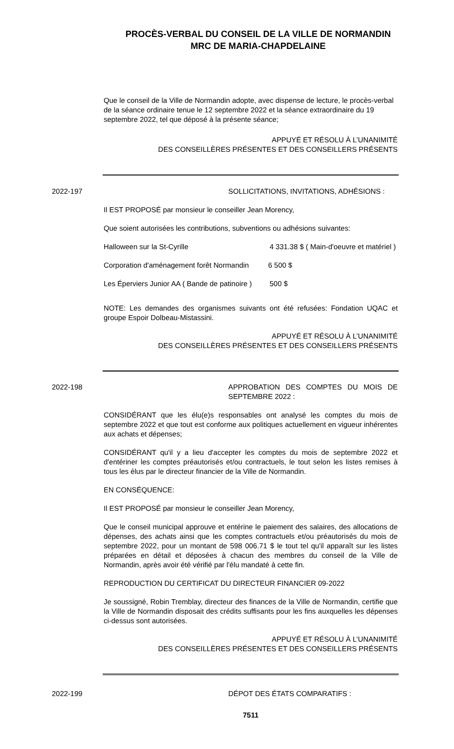PROCÈS-VERBAL DU CONSEIL DE LA VILLE DE NORMANDIN
MRC DE MARIA-CHAPDELAINE
Que le conseil de la Ville de Normandin adopte, avec dispense de lecture, le procès-verbal de la séance ordinaire tenue le 12 septembre 2022 et la séance extraordinaire du 19 septembre 2022, tel que déposé à la présente séance;
APPUYÉ ET RÉSOLU À L’UNANIMITÉ
DES CONSEILLÈRES PRÉSENTES ET DES CONSEILLERS PRÉSENTS
2022-197 SOLLICITATIONS, INVITATIONS, ADHÉSIONS :
Il EST PROPOSÉ par monsieur le conseiller Jean Morency,
Que soient autorisées les contributions, subventions ou adhésions suivantes:
Halloween sur la St-Cyrille 4 331.38 $ ( Main-d'oeuvre et matériel )
Corporation d'aménagement forêt Normandin 6 500 $
Les Éperviers Junior AA ( Bande de patinoire ) 500 $
NOTE: Les demandes des organismes suivants ont été refusées: Fondation UQAC et groupe Espoir Dolbeau-Mistassini.
APPUYÉ ET RÉSOLU À L’UNANIMITÉ
DES CONSEILLÈRES PRÉSENTES ET DES CONSEILLERS PRÉSENTS
2022-198 APPROBATION DES COMPTES DU MOIS DE SEPTEMBRE 2022 :
CONSIDÉRANT que les élu(e)s responsables ont analysé les comptes du mois de septembre 2022 et que tout est conforme aux politiques actuellement en vigueur inhérentes aux achats et dépenses;
CONSIDÉRANT qu'il y a lieu d'accepter les comptes du mois de septembre 2022 et d'entériner les comptes préautorisés et/ou contractuels, le tout selon les listes remises à tous les élus par le directeur financier de la Ville de Normandin.
EN CONSÉQUENCE:
Il EST PROPOSÉ par monsieur le conseiller Jean Morency,
Que le conseil municipal approuve et entérine le paiement des salaires, des allocations de dépenses, des achats ainsi que les comptes contractuels et/ou préautorisés du mois de septembre 2022, pour un montant de 598 006.71 $ le tout tel qu'il apparaît sur les listes préparées en détail et déposées à chacun des membres du conseil de la Ville de Normandin, après avoir été vérifié par l'élu mandaté à cette fin.
REPRODUCTION DU CERTIFICAT DU DIRECTEUR FINANCIER 09-2022
Je soussigné, Robin Tremblay, directeur des finances de la Ville de Normandin, certifie que la Ville de Normandin disposait des crédits suffisants pour les fins auxquelles les dépenses ci-dessus sont autorisées.
APPUYÉ ET RÉSOLU À L’UNANIMITÉ
DES CONSEILLÈRES PRÉSENTES ET DES CONSEILLERS PRÉSENTS
2022-199 DÉPOT DES ÉTATS COMPARATIFS :
7511